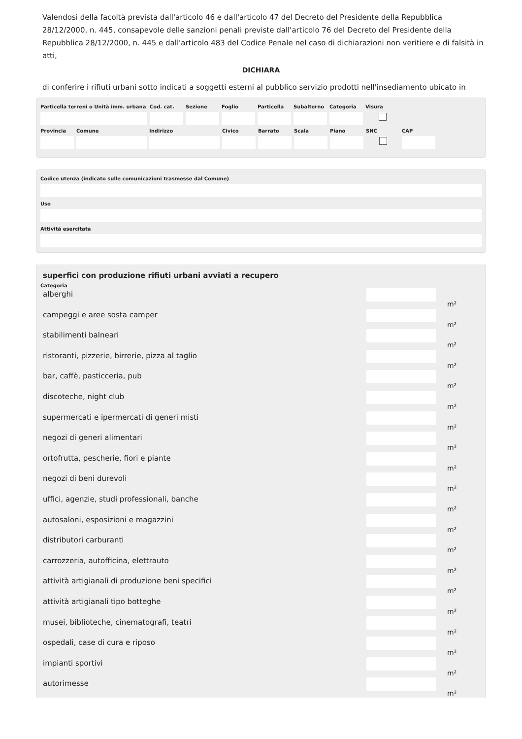Valendosi della facoltà prevista dall'articolo 46 e dall'articolo 47 del Decreto del Presidente della Repubblica 28/12/2000, n. 445, consapevole delle sanzioni penali previste dall'articolo 76 del Decreto del Presidente della Repubblica 28/12/2000, n. 445 e dall'articolo 483 del Codice Penale nel caso di dichiarazioni non veritiere e di falsità in atti,
DICHIARA
di conferire i rifiuti urbani sotto indicati a soggetti esterni al pubblico servizio prodotti nell'insediamento ubicato in
Particella terreni o Unità imm. urbana
Cod. cat.
Sezione Foglio Particella
Subalterno
Categoria
Visura
Provincia
Comune Indirizzo Civico Barrato Scala Piano SNC CAP
Codice utenza (indicato sulle comunicazioni trasmesse dal Comune)
Uso
Attività esercitata
superfici con produzione rifiuti urbani avviati a recupero
Categoria
alberghi
m²
campeggi e aree sosta camper
m²
stabilimenti balneari
m²
ristoranti, pizzerie, birrerie, pizza al taglio
m²
bar, caffè, pasticceria, pub
m²
discoteche, night club
m²
supermercati e ipermercati di generi misti
m²
negozi di generi alimentari
m²
ortofrutta, pescherie, fiori e piante
m²
negozi di beni durevoli
m²
uffici, agenzie, studi professionali, banche
m²
autosaloni, esposizioni e magazzini
m²
distributori carburanti
m²
carrozzeria, autofficina, elettrauto
m²
attività artigianali di produzione beni specifici
m²
attività artigianali tipo botteghe
m²
musei, biblioteche, cinematografi, teatri
m²
ospedali, case di cura e riposo
m²
impianti sportivi
m²
autorimesse
m²